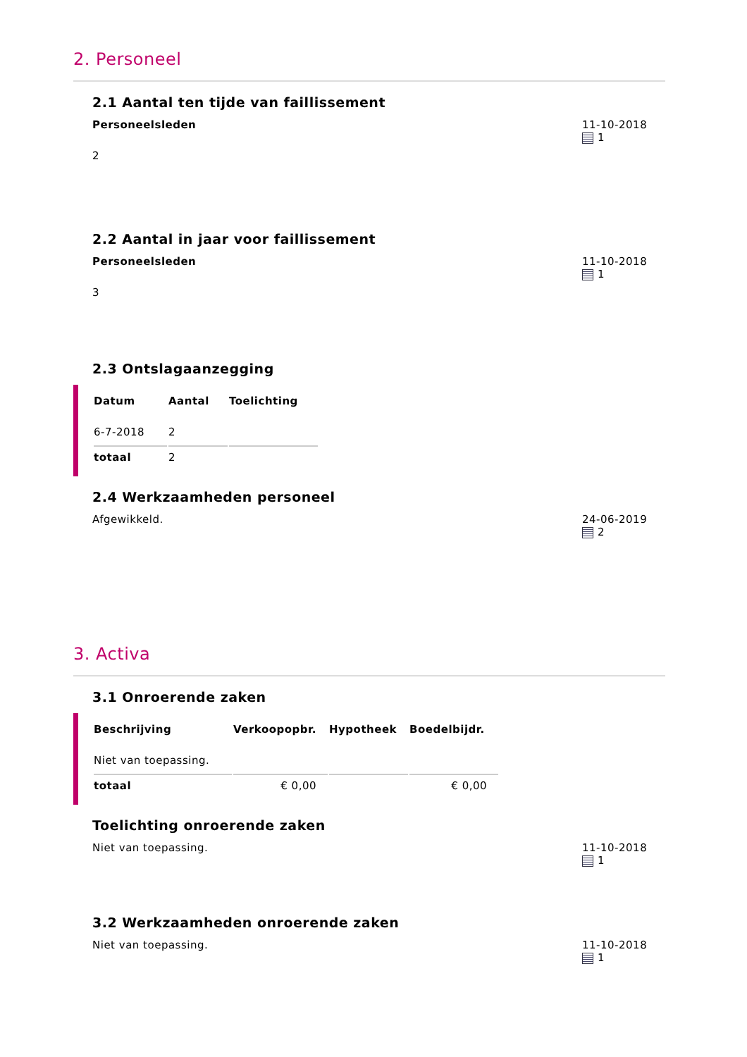2. Personeel
2.1 Aantal ten tijde van faillissement
Personeelsleden
2
11-10-2018
1
2.2 Aantal in jaar voor faillissement
Personeelsleden
3
11-10-2018
1
2.3 Ontslagaanzegging
| Datum | Aantal | Toelichting |
| --- | --- | --- |
| 6-7-2018 | 2 | |
| totaal | 2 | |
2.4 Werkzaamheden personeel
Afgewikkeld. 24-06-2019
2
3. Activa
3.1 Onroerende zaken
| Beschrijving | Verkoopopbr. | Hypotheek | Boedelbijdr. |
| --- | --- | --- | --- |
| Niet van toepassing. | | | |
| totaal | € 0,00 | | € 0,00 |
Toelichting onroerende zaken
Niet van toepassing. 11-10-2018
1
3.2 Werkzaamheden onroerende zaken
Niet van toepassing. 11-10-2018
1